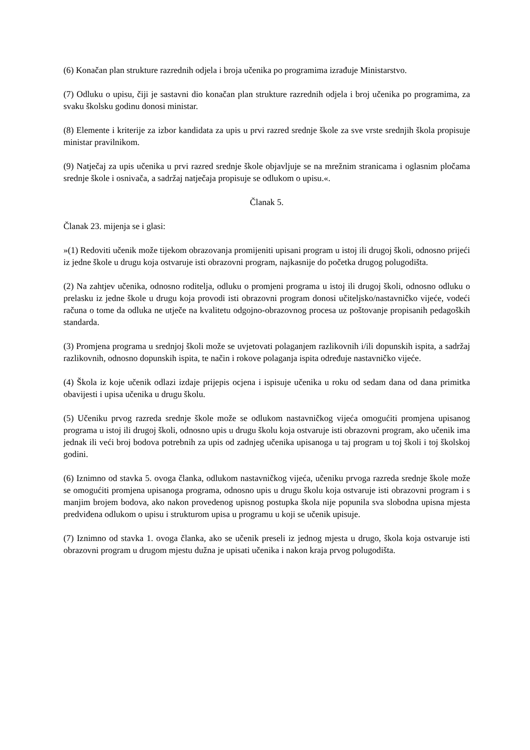(6) Konačan plan strukture razrednih odjela i broja učenika po programima izrađuje Ministarstvo.
(7) Odluku o upisu, čiji je sastavni dio konačan plan strukture razrednih odjela i broj učenika po programima, za svaku školsku godinu donosi ministar.
(8) Elemente i kriterije za izbor kandidata za upis u prvi razred srednje škole za sve vrste srednjih škola propisuje ministar pravilnikom.
(9) Natječaj za upis učenika u prvi razred srednje škole objavljuje se na mrežnim stranicama i oglasnim pločama srednje škole i osnivača, a sadržaj natječaja propisuje se odlukom o upisu.«.
Članak 5.
Članak 23. mijenja se i glasi:
»(1) Redoviti učenik može tijekom obrazovanja promijeniti upisani program u istoj ili drugoj školi, odnosno prijeći iz jedne škole u drugu koja ostvaruje isti obrazovni program, najkasnije do početka drugog polugodišta.
(2) Na zahtjev učenika, odnosno roditelja, odluku o promjeni programa u istoj ili drugoj školi, odnosno odluku o prelasku iz jedne škole u drugu koja provodi isti obrazovni program donosi učiteljsko/nastavničko vijeće, vodeći računa o tome da odluka ne utječe na kvalitetu odgojno-obrazovnog procesa uz poštovanje propisanih pedagoških standarda.
(3) Promjena programa u srednjoj školi može se uvjetovati polaganjem razlikovnih i/ili dopunskih ispita, a sadržaj razlikovnih, odnosno dopunskih ispita, te način i rokove polaganja ispita određuje nastavničko vijeće.
(4) Škola iz koje učenik odlazi izdaje prijepis ocjena i ispisuje učenika u roku od sedam dana od dana primitka obavijesti i upisa učenika u drugu školu.
(5) Učeniku prvog razreda srednje škole može se odlukom nastavničkog vijeća omogućiti promjena upisanog programa u istoj ili drugoj školi, odnosno upis u drugu školu koja ostvaruje isti obrazovni program, ako učenik ima jednak ili veći broj bodova potrebnih za upis od zadnjeg učenika upisanoga u taj program u toj školi i toj školskoj godini.
(6) Iznimno od stavka 5. ovoga članka, odlukom nastavničkog vijeća, učeniku prvoga razreda srednje škole može se omogućiti promjena upisanoga programa, odnosno upis u drugu školu koja ostvaruje isti obrazovni program i s manjim brojem bodova, ako nakon provedenog upisnog postupka škola nije popunila sva slobodna upisna mjesta predviđena odlukom o upisu i strukturom upisa u programu u koji se učenik upisuje.
(7) Iznimno od stavka 1. ovoga članka, ako se učenik preseli iz jednog mjesta u drugo, škola koja ostvaruje isti obrazovni program u drugom mjestu dužna je upisati učenika i nakon kraja prvog polugodišta.